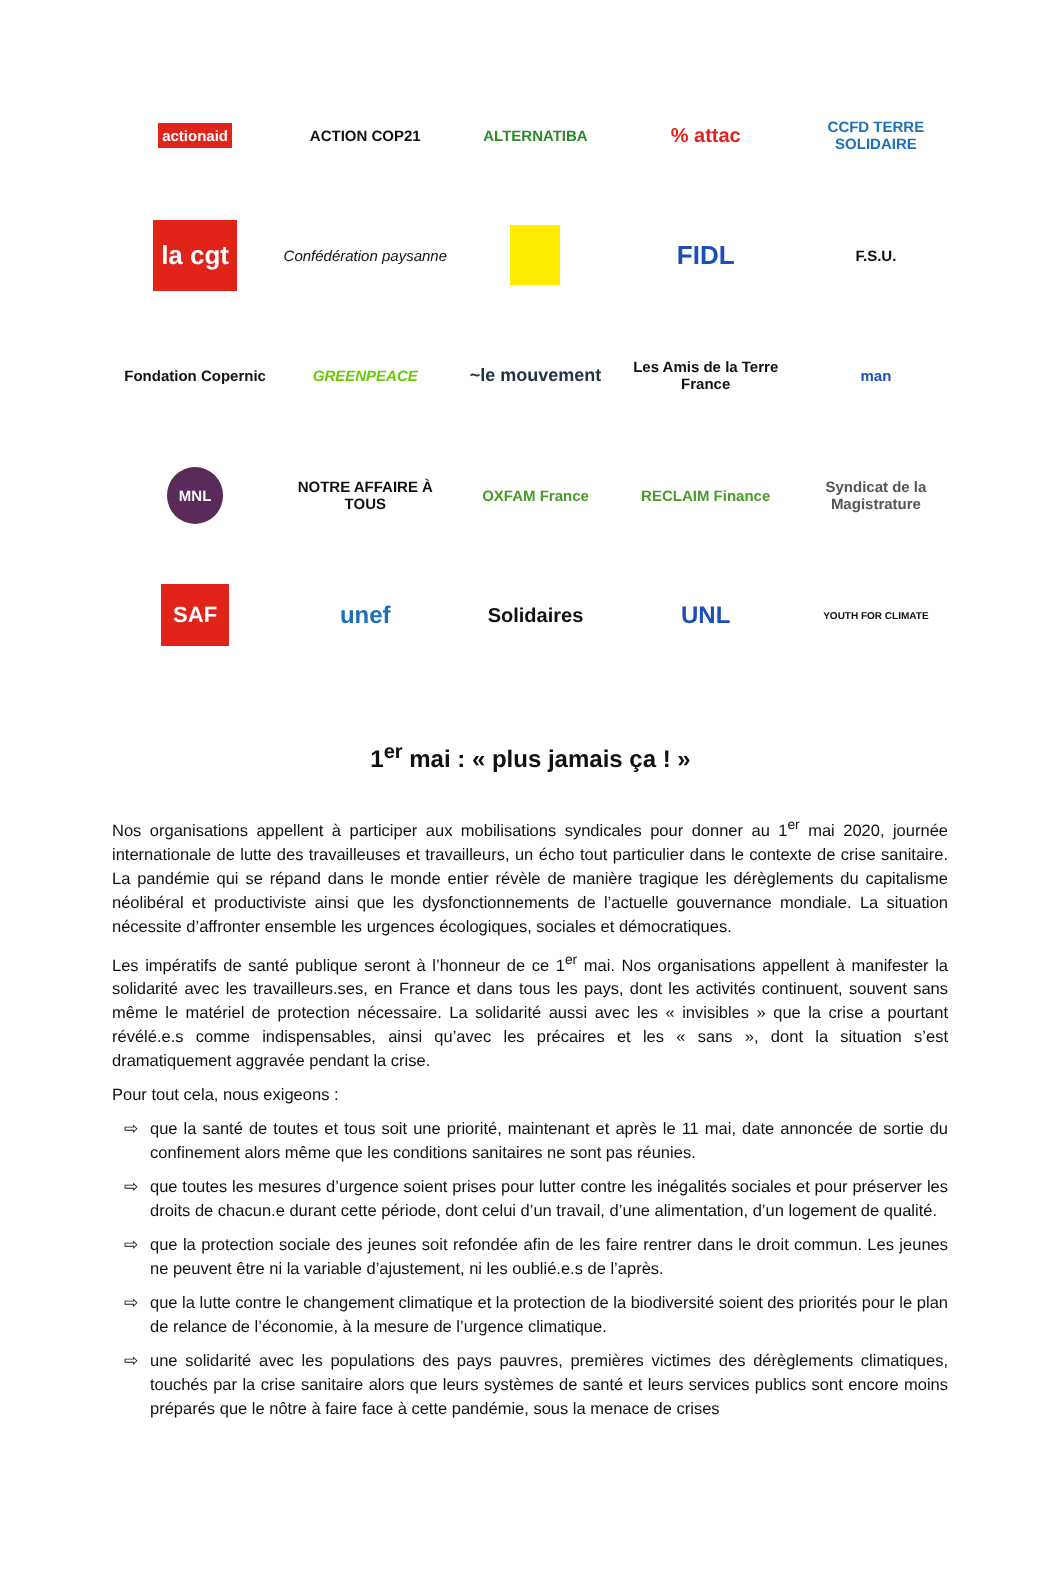actionaid
ACTION COP21
ALTERNATIBA
% attac
CCFD TERRE SOLIDAIRE
la cgt
Confédération paysanne
FIDL
F.S.U.
Fondation Copernic
GREENPEACE
~le mouvement
Les Amis de la Terre France
man
MNL
NOTRE AFFAIRE À TOUS
OXFAM France
RECLAIM Finance
Syndicat de la Magistrature
SAF
unef
Solidaires
UNL
YOUTH FOR CLIMATE
1<sup>er</sup> mai : « plus jamais ça ! »
Nos organisations appellent à participer aux mobilisations syndicales pour donner au 1<sup>er</sup> mai 2020, journée internationale de lutte des travailleuses et travailleurs, un écho tout particulier dans le contexte de crise sanitaire. La pandémie qui se répand dans le monde entier révèle de manière tragique les dérèglements du capitalisme néolibéral et productiviste ainsi que les dysfonctionnements de l’actuelle gouvernance mondiale. La situation nécessite d’affronter ensemble les urgences écologiques, sociales et démocratiques.
Les impératifs de santé publique seront à l’honneur de ce 1<sup>er</sup> mai. Nos organisations appellent à manifester la solidarité avec les travailleurs.ses, en France et dans tous les pays, dont les activités continuent, souvent sans même le matériel de protection nécessaire. La solidarité aussi avec les « invisibles » que la crise a pourtant révélé.e.s comme indispensables, ainsi qu’avec les précaires et les « sans », dont la situation s’est dramatiquement aggravée pendant la crise.
Pour tout cela, nous exigeons :
⇨ que la santé de toutes et tous soit une priorité, maintenant et après le 11 mai, date annoncée de sortie du confinement alors même que les conditions sanitaires ne sont pas réunies.
⇨ que toutes les mesures d’urgence soient prises pour lutter contre les inégalités sociales et pour préserver les droits de chacun.e durant cette période, dont celui d’un travail, d’une alimentation, d’un logement de qualité.
⇨ que la protection sociale des jeunes soit refondée afin de les faire rentrer dans le droit commun. Les jeunes ne peuvent être ni la variable d’ajustement, ni les oublié.e.s de l’après.
⇨ que la lutte contre le changement climatique et la protection de la biodiversité soient des priorités pour le plan de relance de l’économie, à la mesure de l’urgence climatique.
⇨ une solidarité avec les populations des pays pauvres, premières victimes des dérèglements climatiques, touchés par la crise sanitaire alors que leurs systèmes de santé et leurs services publics sont encore moins préparés que le nôtre à faire face à cette pandémie, sous la menace de crises